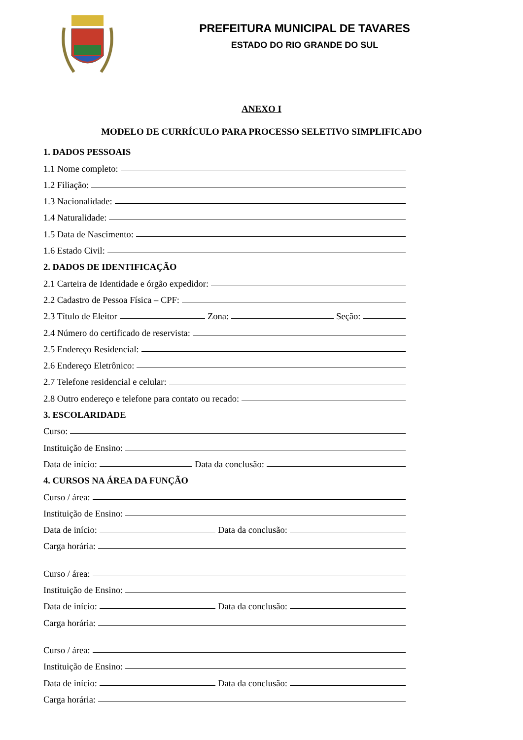PREFEITURA MUNICIPAL DE TAVARES
ESTADO DO RIO GRANDE DO SUL
ANEXO I
MODELO DE CURRÍCULO PARA PROCESSO SELETIVO SIMPLIFICADO
1. DADOS PESSOAIS
1.1 Nome completo:
1.2 Filiação:
1.3 Nacionalidade:
1.4 Naturalidade:
1.5 Data de Nascimento:
1.6 Estado Civil:
2. DADOS DE IDENTIFICAÇÃO
2.1 Carteira de Identidade e órgão expedidor:
2.2 Cadastro de Pessoa Física – CPF:
2.3 Título de Eleitor
Zona:
Seção:
2.4 Número do certificado de reservista:
2.5 Endereço Residencial:
2.6 Endereço Eletrônico:
2.7 Telefone residencial e celular:
2.8 Outro endereço e telefone para contato ou recado:
3. ESCOLARIDADE
Curso:
Instituição de Ensino:
Data de início:
Data da conclusão:
4. CURSOS NA ÁREA DA FUNÇÃO
Curso / área:
Instituição de Ensino:
Data de início:
Data da conclusão:
Carga horária:
Curso / área:
Instituição de Ensino:
Data de início:
Data da conclusão:
Carga horária:
Curso / área:
Instituição de Ensino:
Data de início:
Data da conclusão:
Carga horária: